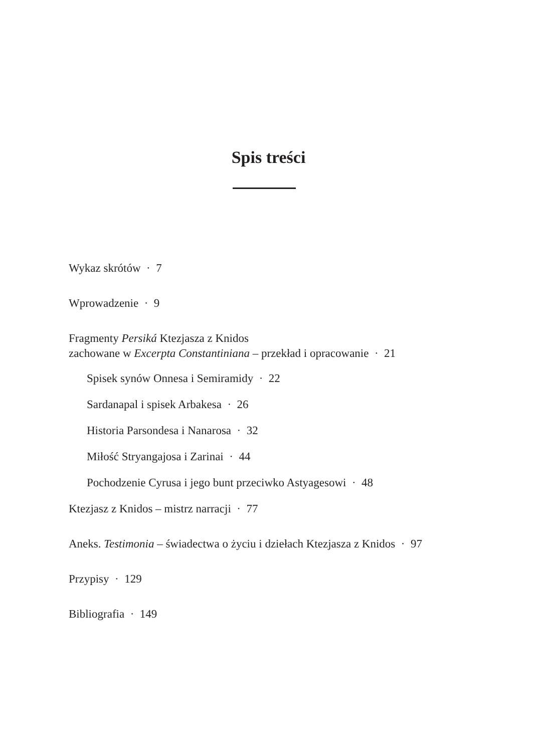Spis treści
Wykaz skrótów · 7
Wprowadzenie · 9
Fragmenty Persiká Ktezjasza z Knidos
zachowane w Excerpta Constantiniana – przekład i opracowanie · 21
Spisek synów Onnesa i Semiramidy · 22
Sardanapal i spisek Arbakesa · 26
Historia Parsondesa i Nanarosa · 32
Miłość Stryangajosa i Zarinai · 44
Pochodzenie Cyrusa i jego bunt przeciwko Astyagesowi · 48
Ktezjasz z Knidos – mistrz narracji · 77
Aneks. Testimonia – świadectwa o życiu i dziełach Ktezjasza z Knidos · 97
Przypisy · 129
Bibliografia · 149